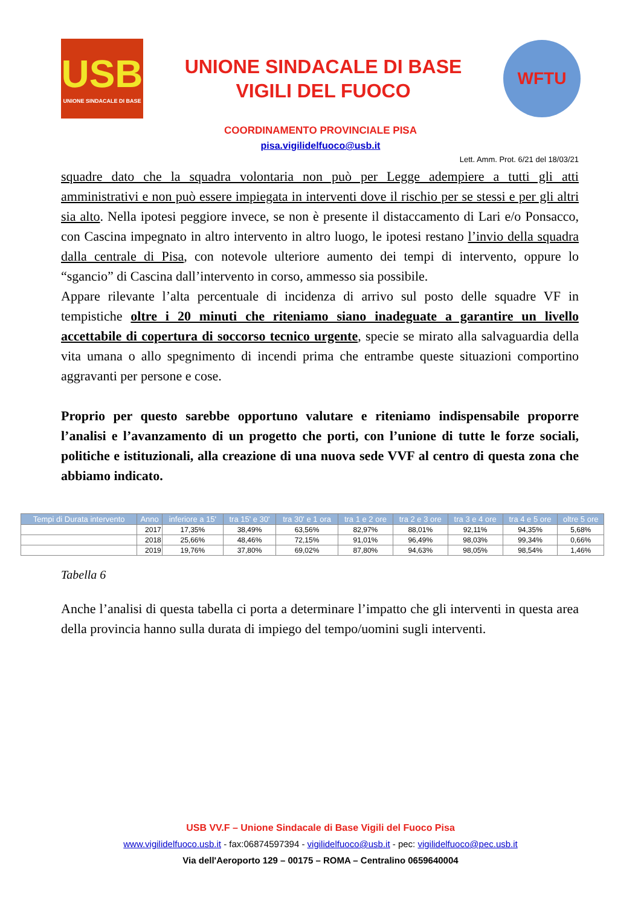USB
UNIONE SINDACALE DI BASE
UNIONE SINDACALE DI BASE
VIGILI DEL FUOCO
WFTU
COORDINAMENTO PROVINCIALE PISA
pisa.vigilidelfuoco@usb.it
Lett. Amm. Prot. 6/21 del 18/03/21
squadre dato che la squadra volontaria non può per Legge adempiere a tutti gli atti amministrativi e non può essere impiegata in interventi dove il rischio per se stessi e per gli altri sia alto. Nella ipotesi peggiore invece, se non è presente il distaccamento di Lari e/o Ponsacco, con Cascina impegnato in altro intervento in altro luogo, le ipotesi restano l’invio della squadra dalla centrale di Pisa, con notevole ulteriore aumento dei tempi di intervento, oppure lo “sgancio” di Cascina dall’intervento in corso, ammesso sia possibile.
Appare rilevante l’alta percentuale di incidenza di arrivo sul posto delle squadre VF in tempistiche oltre i 20 minuti che riteniamo siano inadeguate a garantire un livello accettabile di copertura di soccorso tecnico urgente, specie se mirato alla salvaguardia della vita umana o allo spegnimento di incendi prima che entrambe queste situazioni comportino aggravanti per persone e cose.
Proprio per questo sarebbe opportuno valutare e riteniamo indispensabile proporre l’analisi e l’avanzamento di un progetto che porti, con l’unione di tutte le forze sociali, politiche e istituzionali, alla creazione di una nuova sede VVF al centro di questa zona che abbiamo indicato.
| Tempi di Durata intervento | Anno | inferiore a 15' | tra 15' e 30' | tra 30' e 1 ora | tra 1 e 2 ore | tra 2 e 3 ore | tra 3 e 4 ore | tra 4 e 5 ore | oltre 5 ore |
| --- | --- | --- | --- | --- | --- | --- | --- | --- | --- |
| | 2017 | 17,35% | 38,49% | 63,56% | 82,97% | 88,01% | 92,11% | 94,35% | 5,68% |
| | 2018 | 25,66% | 48,46% | 72,15% | 91,01% | 96,49% | 98,03% | 99,34% | 0,66% |
| | 2019 | 19,76% | 37,80% | 69,02% | 87,80% | 94,63% | 98,05% | 98,54% | 1,46% |
Tabella 6
Anche l’analisi di questa tabella ci porta a determinare l’impatto che gli interventi in questa area della provincia hanno sulla durata di impiego del tempo/uomini sugli interventi.
USB VV.F – Unione Sindacale di Base Vigili del Fuoco Pisa
www.vigilidelfuoco.usb.it - fax:06874597394 - vigilidelfuoco@usb.it - pec: vigilidelfuoco@pec.usb.it
Via dell'Aeroporto 129 – 00175 – ROMA – Centralino 0659640004